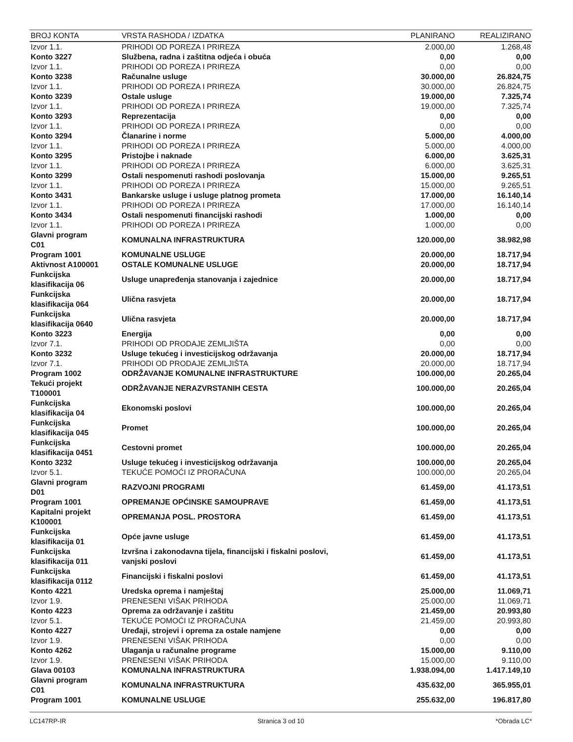| BROJ KONTA | VRSTA RASHODA / IZDATKA | PLANIRANO | REALIZIRANO |
| --- | --- | --- | --- |
| Izvor 1.1. | PRIHODI OD POREZA I PRIREZA | 2.000,00 | 1.268,48 |
| Konto 3227 | Službena, radna i zaštitna odjeća i obuća | 0,00 | 0,00 |
| Izvor 1.1. | PRIHODI OD POREZA I PRIREZA | 0,00 | 0,00 |
| Konto 3238 | Računalne usluge | 30.000,00 | 26.824,75 |
| Izvor 1.1. | PRIHODI OD POREZA I PRIREZA | 30.000,00 | 26.824,75 |
| Konto 3239 | Ostale usluge | 19.000,00 | 7.325,74 |
| Izvor 1.1. | PRIHODI OD POREZA I PRIREZA | 19.000,00 | 7.325,74 |
| Konto 3293 | Reprezentacija | 0,00 | 0,00 |
| Izvor 1.1. | PRIHODI OD POREZA I PRIREZA | 0,00 | 0,00 |
| Konto 3294 | Članarine i norme | 5.000,00 | 4.000,00 |
| Izvor 1.1. | PRIHODI OD POREZA I PRIREZA | 5.000,00 | 4.000,00 |
| Konto 3295 | Pristojbe i naknade | 6.000,00 | 3.625,31 |
| Izvor 1.1. | PRIHODI OD POREZA I PRIREZA | 6.000,00 | 3.625,31 |
| Konto 3299 | Ostali nespomenuti rashodi poslovanja | 15.000,00 | 9.265,51 |
| Izvor 1.1. | PRIHODI OD POREZA I PRIREZA | 15.000,00 | 9.265,51 |
| Konto 3431 | Bankarske usluge i usluge platnog prometa | 17.000,00 | 16.140,14 |
| Izvor 1.1. | PRIHODI OD POREZA I PRIREZA | 17.000,00 | 16.140,14 |
| Konto 3434 | Ostali nespomenuti financijski rashodi | 1.000,00 | 0,00 |
| Izvor 1.1. | PRIHODI OD POREZA I PRIREZA | 1.000,00 | 0,00 |
| Glavni program C01 | KOMUNALNA INFRASTRUKTURA | 120.000,00 | 38.982,98 |
| Program 1001 | KOMUNALNE USLUGE | 20.000,00 | 18.717,94 |
| Aktivnost A100001 | OSTALE KOMUNALNE USLUGE | 20.000,00 | 18.717,94 |
| Funkcijska klasifikacija 06 | Usluge unapređenja stanovanja i zajednice | 20.000,00 | 18.717,94 |
| Funkcijska klasifikacija 064 | Ulična rasvjeta | 20.000,00 | 18.717,94 |
| Funkcijska klasifikacija 0640 | Ulična rasvjeta | 20.000,00 | 18.717,94 |
| Konto 3223 | Energija | 0,00 | 0,00 |
| Izvor 7.1. | PRIHODI OD PRODAJE ZEMLJIŠTA | 0,00 | 0,00 |
| Konto 3232 | Usluge tekućeg i investicijskog održavanja | 20.000,00 | 18.717,94 |
| Izvor 7.1. | PRIHODI OD PRODAJE ZEMLJIŠTA | 20.000,00 | 18.717,94 |
| Program 1002 | ODRŽAVANJE KOMUNALNE INFRASTRUKTURE | 100.000,00 | 20.265,04 |
| Tekući projekt T100001 | ODRŽAVANJE NERAZVRSTANIH CESTA | 100.000,00 | 20.265,04 |
| Funkcijska klasifikacija 04 | Ekonomski poslovi | 100.000,00 | 20.265,04 |
| Funkcijska klasifikacija 045 | Promet | 100.000,00 | 20.265,04 |
| Funkcijska klasifikacija 0451 | Cestovni promet | 100.000,00 | 20.265,04 |
| Konto 3232 | Usluge tekućeg i investicijskog održavanja | 100.000,00 | 20.265,04 |
| Izvor 5.1. | TEKUĆE POMOĆI IZ PRORAČUNA | 100.000,00 | 20.265,04 |
| Glavni program D01 | RAZVOJNI PROGRAMI | 61.459,00 | 41.173,51 |
| Program 1001 | OPREMANJE OPĆINSKE SAMOUPRAVE | 61.459,00 | 41.173,51 |
| Kapitalni projekt K100001 | OPREMANJA POSL. PROSTORA | 61.459,00 | 41.173,51 |
| Funkcijska klasifikacija 01 | Opće javne usluge | 61.459,00 | 41.173,51 |
| Funkcijska klasifikacija 011 | Izvršna i zakonodavna tijela, financijski i fiskalni poslovi, vanjski poslovi | 61.459,00 | 41.173,51 |
| Funkcijska klasifikacija 0112 | Financijski i fiskalni poslovi | 61.459,00 | 41.173,51 |
| Konto 4221 | Uredska oprema i namještaj | 25.000,00 | 11.069,71 |
| Izvor 1.9. | PRENESENI VIŠAK PRIHODA | 25.000,00 | 11.069,71 |
| Konto 4223 | Oprema za održavanje i zaštitu | 21.459,00 | 20.993,80 |
| Izvor 5.1. | TEKUĆE POMOĆI IZ PRORAČUNA | 21.459,00 | 20.993,80 |
| Konto 4227 | Uređaji, strojevi i oprema za ostale namjene | 0,00 | 0,00 |
| Izvor 1.9. | PRENESENI VIŠAK PRIHODA | 0,00 | 0,00 |
| Konto 4262 | Ulaganja u računalne programe | 15.000,00 | 9.110,00 |
| Izvor 1.9. | PRENESENI VIŠAK PRIHODA | 15.000,00 | 9.110,00 |
| Glava 00103 | KOMUNALNA INFRASTRUKTURA | 1.938.094,00 | 1.417.149,10 |
| Glavni program C01 | KOMUNALNA INFRASTRUKTURA | 435.632,00 | 365.955,01 |
| Program 1001 | KOMUNALNE USLUGE | 255.632,00 | 196.817,80 |
LC147RP-IR Stranica 3 od 10 *Obrada LC*